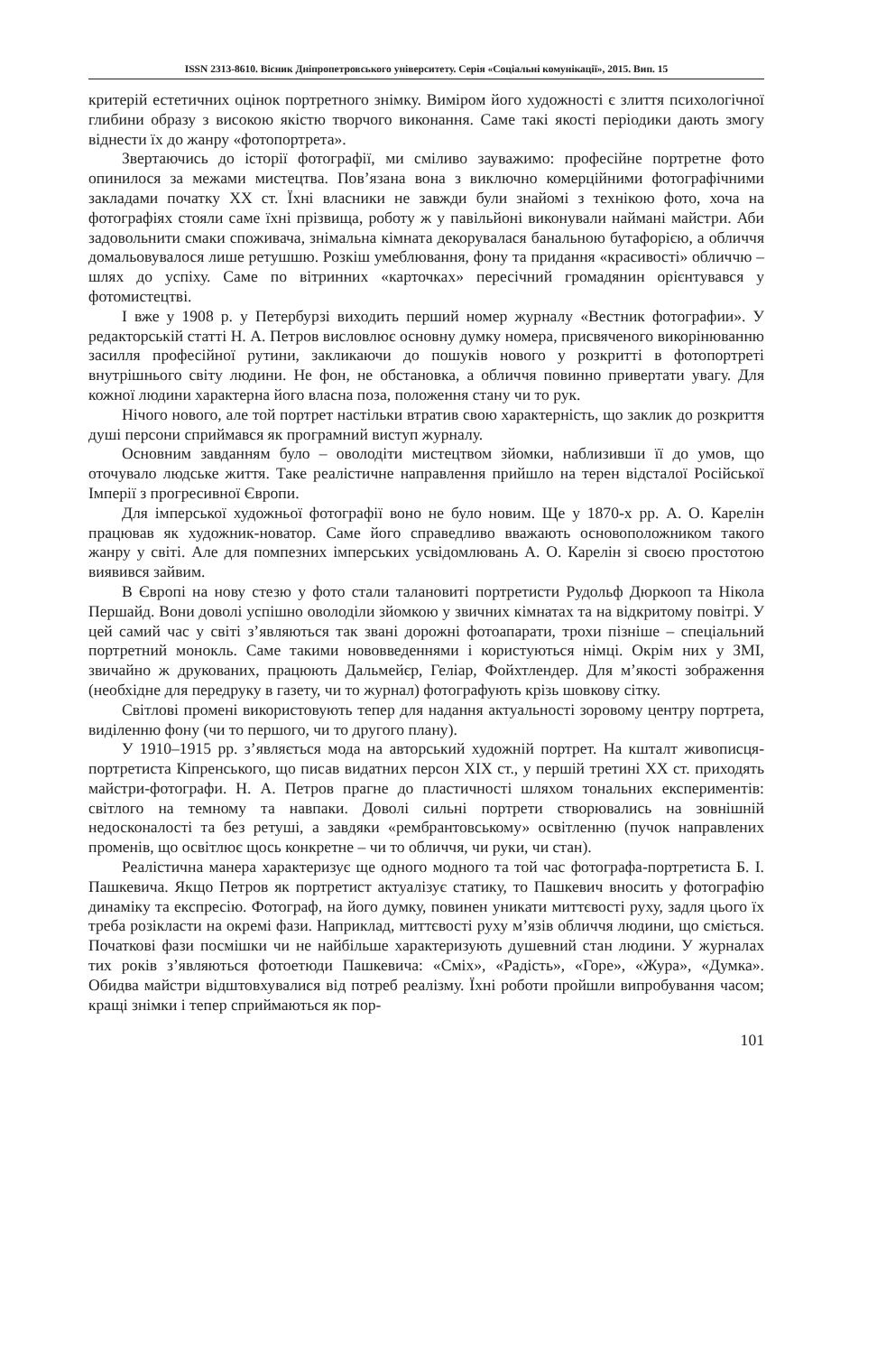ISSN 2313-8610. Вісник Дніпропетровського університету. Серія «Соціальні комунікації», 2015. Вип. 15
критерій естетичних оцінок портретного знімку. Виміром його художності є злиття психологічної глибини образу з високою якістю творчого виконання. Саме такі якості періодики дають змогу віднести їх до жанру «фотопортрета».
Звертаючись до історії фотографії, ми сміливо зауважимо: професійне портретне фото опинилося за межами мистецтва. Пов’язана вона з виключно комерційними фотографічними закладами початку ХХ ст. Їхні власники не завжди були знайомі з технікою фото, хоча на фотографіях стояли саме їхні прізвища, роботу ж у павільйоні виконували наймані майстри. Аби задовольнити смаки споживача, знімальна кімната декорувалася банальною бутафорією, а обличчя домальовувалося лише ретушшю. Розкіш умеблювання, фону та придання «красивості» обличчю – шлях до успіху. Саме по вітринних «карточках» пересічний громадянин орієнтувався у фотомистецтві.
І вже у 1908 р. у Петербурзі виходить перший номер журналу «Вестник фотографии». У редакторській статті Н. А. Петров висловлює основну думку номера, присвяченого викорінюванню засилля професійної рутини, закликаючи до пошуків нового у розкритті в фотопортреті внутрішнього світу людини. Не фон, не обстановка, а обличчя повинно привертати увагу. Для кожної людини характерна його власна поза, положення стану чи то рук.
Нічого нового, але той портрет настільки втратив свою характерність, що заклик до розкриття душі персони сприймався як програмний виступ журналу.
Основним завданням було – оволодіти мистецтвом зйомки, наблизивши її до умов, що оточувало людське життя. Таке реалістичне направлення прийшло на терен відсталої Російської Імперії з прогресивної Європи.
Для імперської художньої фотографії воно не було новим. Ще у 1870-х рр. А. О. Карелін працював як художник-новатор. Саме його справедливо вважають основоположником такого жанру у світі. Але для помпезних імперських усвідомлювань А. О. Карелін зі своєю простотою виявився зайвим.
В Європі на нову стезю у фото стали талановиті портретисти Рудольф Дюркооп та Нікола Першайд. Вони доволі успішно оволоділи зйомкою у звичних кімнатах та на відкритому повітрі. У цей самий час у світі з’являються так звані дорожні фотоапарати, трохи пізніше – спеціальний портретний монокль. Саме такими нововведеннями і користуються німці. Окрім них у ЗМІ, звичайно ж друкованих, працюють Дальмейєр, Геліар, Фойхтлендер. Для м’якості зображення (необхідне для передруку в газету, чи то журнал) фотографують крізь шовкову сітку.
Світлові промені використовують тепер для надання актуальності зоровому центру портрета, виділенню фону (чи то першого, чи то другого плану).
У 1910–1915 рр. з’являється мода на авторський художній портрет. На кшталт живописця-портретиста Кіпренського, що писав видатних персон ХІХ ст., у першій третині ХХ ст. приходять майстри-фотографи. Н. А. Петров прагне до пластичності шляхом тональних експериментів: світлого на темному та навпаки. Доволі сильні портрети створювались на зовнішній недосконалості та без ретуші, а завдяки «рембрантовському» освітленню (пучок направлених променів, що освітлює щось конкретне – чи то обличчя, чи руки, чи стан).
Реалістична манера характеризує ще одного модного та той час фотографа-портретиста Б. І. Пашкевича. Якщо Петров як портретист актуалізує статику, то Пашкевич вносить у фотографію динаміку та експресію. Фотограф, на його думку, повинен уникати миттєвості руху, задля цього їх треба розікласти на окремі фази. Наприклад, миттєвості руху м’язів обличчя людини, що сміється. Початкові фази посмішки чи не найбільше характеризують душевний стан людини. У журналах тих років з’являються фотоетюди Пашкевича: «Сміх», «Радість», «Горе», «Жура», «Думка». Обидва майстри відштовхувалися від потреб реалізму. Їхні роботи пройшли випробування часом; кращі знімки і тепер сприймаються як пор-
101